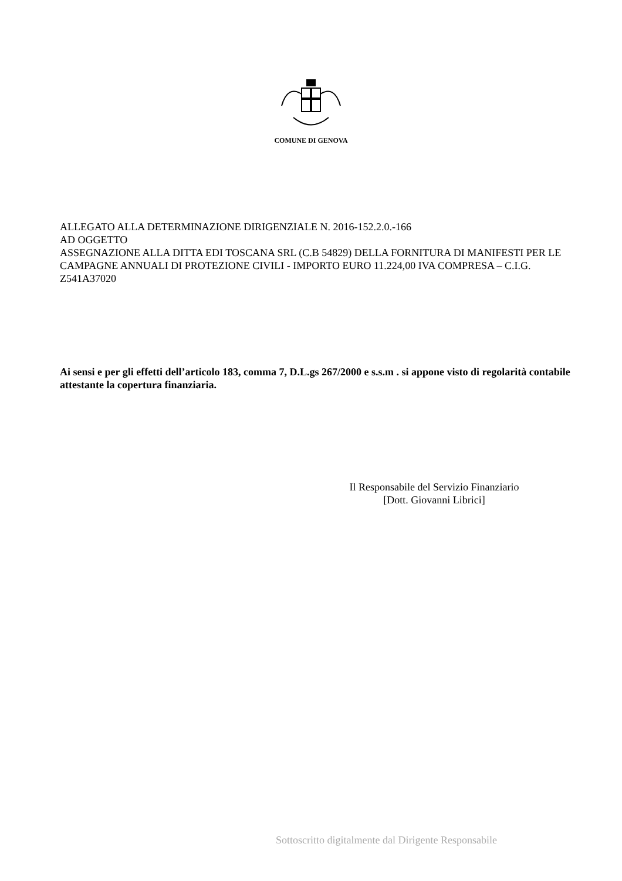COMUNE DI GENOVA
ALLEGATO ALLA DETERMINAZIONE DIRIGENZIALE N. 2016-152.2.0.-166
AD OGGETTO
ASSEGNAZIONE ALLA DITTA EDI TOSCANA SRL (C.B 54829) DELLA FORNITURA DI MANIFESTI PER LE CAMPAGNE ANNUALI DI PROTEZIONE CIVILI - IMPORTO EURO 11.224,00 IVA COMPRESA – C.I.G. Z541A37020
Ai sensi e per gli effetti dell’articolo 183, comma 7, D.L.gs 267/2000 e s.s.m . si appone visto di regolarità contabile attestante la copertura finanziaria.
Il Responsabile del Servizio Finanziario
[Dott. Giovanni Librici]
Sottoscritto digitalmente dal Dirigente Responsabile